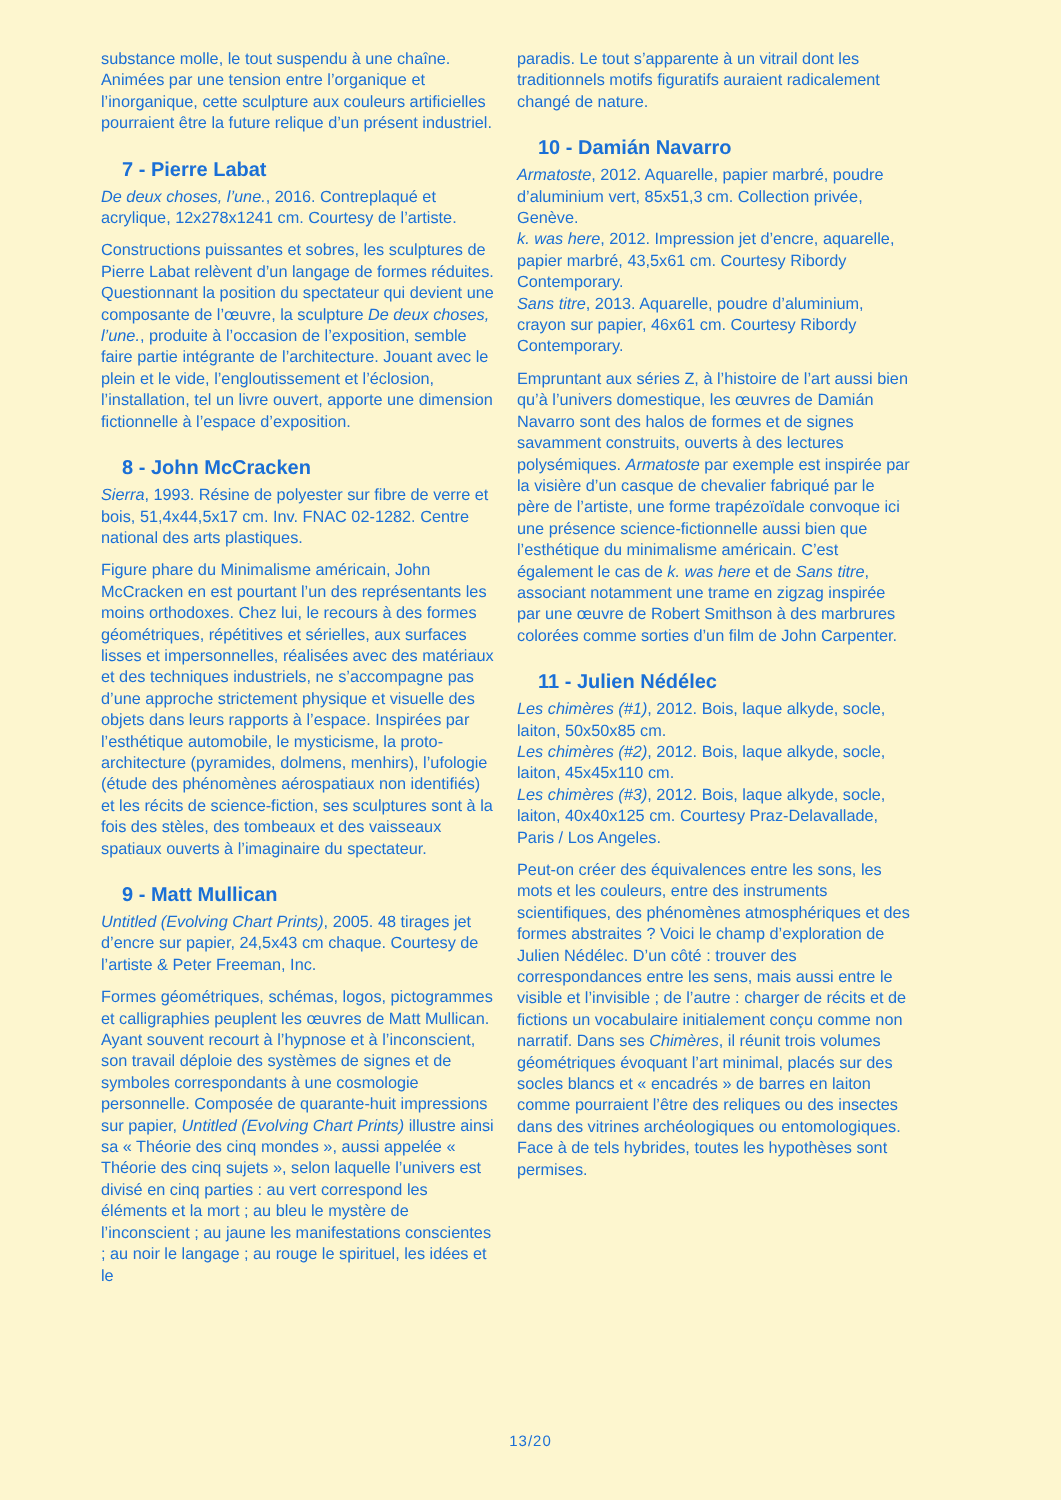substance molle, le tout suspendu à une chaîne. Animées par une tension entre l’organique et l’inorganique, cette sculpture aux couleurs artificielles pourraient être la future relique d’un présent industriel.
7 - Pierre Labat
De deux choses, l’une., 2016. Contreplaqué et acrylique, 12x278x1241 cm. Courtesy de l’artiste.
Constructions puissantes et sobres, les sculptures de Pierre Labat relèvent d’un langage de formes réduites. Questionnant la position du spectateur qui devient une composante de l’œuvre, la sculpture De deux choses, l’une., produite à l’occasion de l’exposition, semble faire partie intégrante de l’architecture. Jouant avec le plein et le vide, l’engloutissement et l’éclosion, l’installation, tel un livre ouvert, apporte une dimension fictionnelle à l’espace d’exposition.
8 - John McCracken
Sierra, 1993. Résine de polyester sur fibre de verre et bois, 51,4x44,5x17 cm. Inv. FNAC 02-1282. Centre national des arts plastiques.
Figure phare du Minimalisme américain, John McCracken en est pourtant l’un des représentants les moins orthodoxes. Chez lui, le recours à des formes géométriques, répétitives et sérielles, aux surfaces lisses et impersonnelles, réalisées avec des matériaux et des techniques industriels, ne s’accompagne pas d’une approche strictement physique et visuelle des objets dans leurs rapports à l’espace. Inspirées par l’esthétique automobile, le mysticisme, la proto-architecture (pyramides, dolmens, menhirs), l’ufologie (étude des phénomènes aérospatiaux non identifiés) et les récits de science-fiction, ses sculptures sont à la fois des stèles, des tombeaux et des vaisseaux spatiaux ouverts à l’imaginaire du spectateur.
9 - Matt Mullican
Untitled (Evolving Chart Prints), 2005. 48 tirages jet d’encre sur papier, 24,5x43 cm chaque. Courtesy de l’artiste & Peter Freeman, Inc.
Formes géométriques, schémas, logos, pictogrammes et calligraphies peuplent les œuvres de Matt Mullican. Ayant souvent recourt à l’hypnose et à l’inconscient, son travail déploie des systèmes de signes et de symboles correspondants à une cosmologie personnelle. Composée de quarante-huit impressions sur papier, Untitled (Evolving Chart Prints) illustre ainsi sa « Théorie des cinq mondes », aussi appelée « Théorie des cinq sujets », selon laquelle l’univers est divisé en cinq parties : au vert correspond les éléments et la mort ; au bleu le mystère de l’inconscient ; au jaune les manifestations conscientes ; au noir le langage ; au rouge le spirituel, les idées et le
paradis. Le tout s’apparente à un vitrail dont les traditionnels motifs figuratifs auraient radicalement changé de nature.
10 - Damián Navarro
Armatoste, 2012. Aquarelle, papier marbré, poudre d’aluminium vert, 85x51,3 cm. Collection privée, Genève.
k. was here, 2012. Impression jet d’encre, aquarelle, papier marbré, 43,5x61 cm. Courtesy Ribordy Contemporary.
Sans titre, 2013. Aquarelle, poudre d’aluminium, crayon sur papier, 46x61 cm. Courtesy Ribordy Contemporary.
Empruntant aux séries Z, à l’histoire de l’art aussi bien qu’à l’univers domestique, les œuvres de Damián Navarro sont des halos de formes et de signes savamment construits, ouverts à des lectures polysémiques. Armatoste par exemple est inspirée par la visière d’un casque de chevalier fabriqué par le père de l’artiste, une forme trapézoïdale convoque ici une présence science-fictionnelle aussi bien que l’esthétique du minimalisme américain. C’est également le cas de k. was here et de Sans titre, associant notamment une trame en zigzag inspirée par une œuvre de Robert Smithson à des marbrures colorées comme sorties d’un film de John Carpenter.
11 - Julien Nédélec
Les chimères (#1), 2012. Bois, laque alkyde, socle, laiton, 50x50x85 cm.
Les chimères (#2), 2012. Bois, laque alkyde, socle, laiton, 45x45x110 cm.
Les chimères (#3), 2012. Bois, laque alkyde, socle, laiton, 40x40x125 cm. Courtesy Praz-Delavallade, Paris / Los Angeles.
Peut-on créer des équivalences entre les sons, les mots et les couleurs, entre des instruments scientifiques, des phénomènes atmosphériques et des formes abstraites ? Voici le champ d’exploration de Julien Nédélec. D’un côté : trouver des correspondances entre les sens, mais aussi entre le visible et l’invisible ; de l’autre : charger de récits et de fictions un vocabulaire initialement conçu comme non narratif. Dans ses Chimères, il réunit trois volumes géométriques évoquant l’art minimal, placés sur des socles blancs et « encadrés » de barres en laiton comme pourraient l’être des reliques ou des insectes dans des vitrines archéologiques ou entomologiques. Face à de tels hybrides, toutes les hypothèses sont permises.
13/20